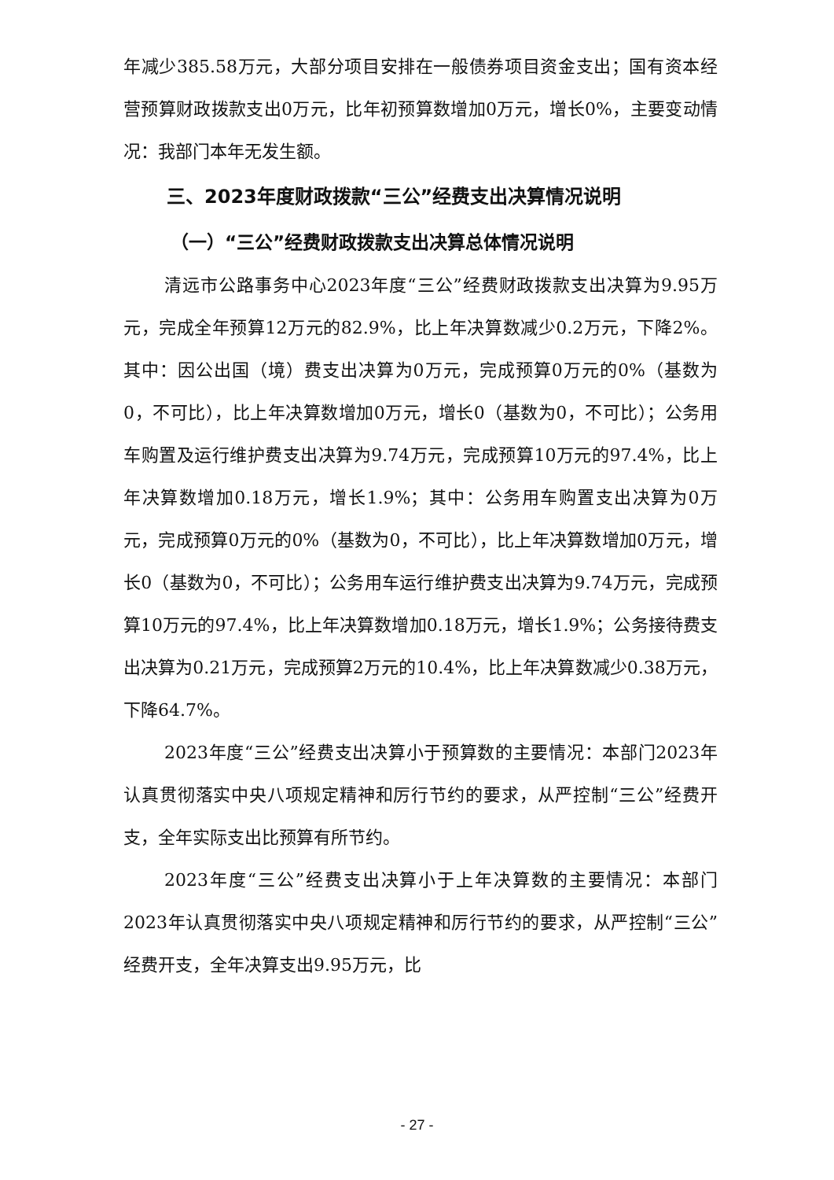年减少385.58万元，大部分项目安排在一般债券项目资金支出；国有资本经营预算财政拨款支出0万元，比年初预算数增加0万元，增长0%，主要变动情况：我部门本年无发生额。
三、2023年度财政拨款“三公”经费支出决算情况说明
（一）“三公”经费财政拨款支出决算总体情况说明
清远市公路事务中心2023年度“三公”经费财政拨款支出决算为9.95万元，完成全年预算12万元的82.9%，比上年决算数减少0.2万元，下降2%。其中：因公出国（境）费支出决算为0万元，完成预算0万元的0%（基数为0，不可比），比上年决算数增加0万元，增长0（基数为0，不可比）；公务用车购置及运行维护费支出决算为9.74万元，完成预算10万元的97.4%，比上年决算数增加0.18万元，增长1.9%；其中：公务用车购置支出决算为0万元，完成预算0万元的0%（基数为0，不可比），比上年决算数增加0万元，增长0（基数为0，不可比）；公务用车运行维护费支出决算为9.74万元，完成预算10万元的97.4%，比上年决算数增加0.18万元，增长1.9%；公务接待费支出决算为0.21万元，完成预算2万元的10.4%，比上年决算数减少0.38万元，下降64.7%。
2023年度“三公”经费支出决算小于预算数的主要情况：本部门2023年认真贯彻落实中央八项规定精神和厉行节约的要求，从严控制“三公”经费开支，全年实际支出比预算有所节约。
2023年度“三公”经费支出决算小于上年决算数的主要情况：本部门2023年认真贯彻落实中央八项规定精神和厉行节约的要求，从严控制“三公”经费开支，全年决算支出9.95万元，比
- 27 -